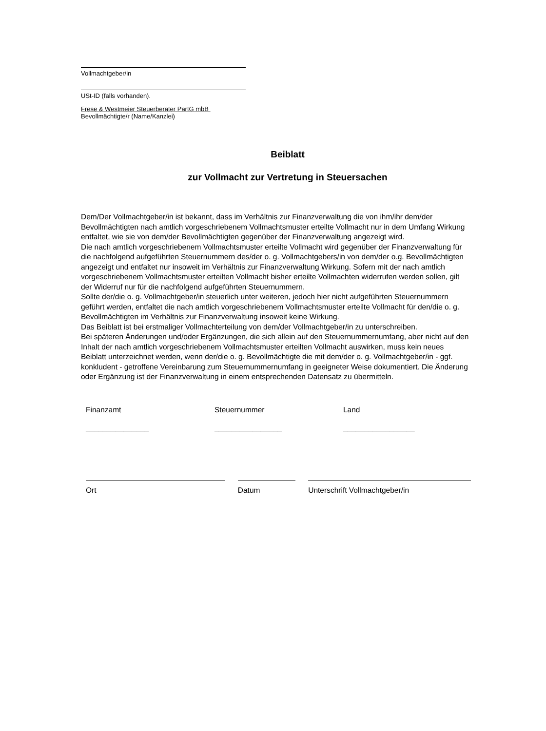Vollmachtgeber/in
USt-ID (falls vorhanden).
Frese & Westmeier Steuerberater PartG mbB
Bevollmächtigte/r (Name/Kanzlei)
Beiblatt
zur Vollmacht zur Vertretung in Steuersachen
Dem/Der Vollmachtgeber/in ist bekannt, dass im Verhältnis zur Finanzverwaltung die von ihm/ihr dem/der Bevollmächtigten nach amtlich vorgeschriebenem Vollmachtsmuster erteilte Vollmacht nur in dem Umfang Wirkung entfaltet, wie sie von dem/der Bevollmächtigten gegenüber der Finanzverwaltung angezeigt wird.
Die nach amtlich vorgeschriebenem Vollmachtsmuster erteilte Vollmacht wird gegenüber der Finanzverwaltung für die nachfolgend aufgeführten Steuernummern des/der o. g. Vollmachtgebers/in von dem/der o.g. Bevollmächtigten angezeigt und entfaltet nur insoweit im Verhältnis zur Finanzverwaltung Wirkung. Sofern mit der nach amtlich vorgeschriebenem Vollmachtsmuster erteilten Vollmacht bisher erteilte Vollmachten widerrufen werden sollen, gilt der Widerruf nur für die nachfolgend aufgeführten Steuernummern.
Sollte der/die o. g. Vollmachtgeber/in steuerlich unter weiteren, jedoch hier nicht aufgeführten Steuernummern geführt werden, entfaltet die nach amtlich vorgeschriebenem Vollmachtsmuster erteilte Vollmacht für den/die o. g. Bevollmächtigten im Verhältnis zur Finanzverwaltung insoweit keine Wirkung.
Das Beiblatt ist bei erstmaliger Vollmachterteilung von dem/der Vollmachtgeber/in zu unterschreiben.
Bei späteren Änderungen und/oder Ergänzungen, die sich allein auf den Steuernummernumfang, aber nicht auf den Inhalt der nach amtlich vorgeschriebenem Vollmachtsmuster erteilten Vollmacht auswirken, muss kein neues Beiblatt unterzeichnet werden, wenn der/die o. g. Bevollmächtigte die mit dem/der o. g. Vollmachtgeber/in - ggf. konkludent - getroffene Vereinbarung zum Steuernummernumfang in geeigneter Weise dokumentiert. Die Änderung oder Ergänzung ist der Finanzverwaltung in einem entsprechenden Datensatz zu übermitteln.
Finanzamt
_______________
Steuernummer
________________
Land
_________________
Ort Datum Unterschrift Vollmachtgeber/in